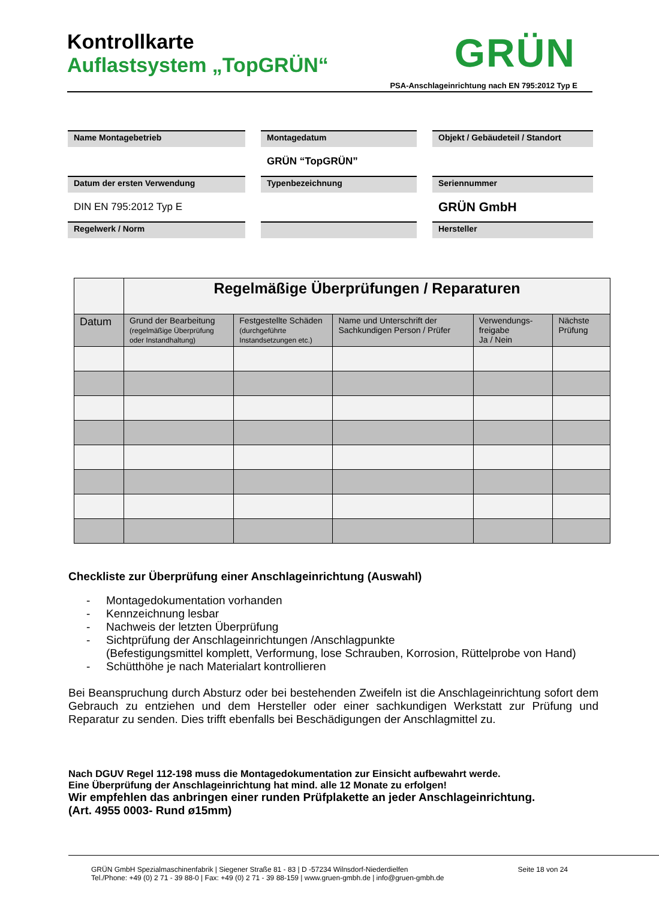Kontrollkarte
Auflastsystem „TopGRÜN“
GRÜN
PSA-Anschlageinrichtung nach EN 795:2012 Typ E
Name Montagebetrieb
Montagedatum
Objekt / Gebäudeteil / Standort
GRÜN “TopGRÜN”
Datum der ersten Verwendung
Typenbezeichnung
Seriennummer
DIN EN 795:2012 Typ E
GRÜN GmbH
Regelwerk / Norm
Hersteller
| | Regelmäßige Überprüfungen / Reparaturen | | | | |
| Datum | Grund der Bearbeitung (regelmäßige Überprüfung oder Instandhaltung) | Festgestellte Schäden (durchgeführte Instandsetzungen etc.) | Name und Unterschrift der Sachkundigen Person / Prüfer | Verwendungs-freigabe Ja / Nein | Nächste Prüfung |
Checkliste zur Überprüfung einer Anschlageinrichtung (Auswahl)
- Montagedokumentation vorhanden
- Kennzeichnung lesbar
- Nachweis der letzten Überprüfung
- Sichtprüfung der Anschlageinrichtungen /Anschlagpunkte
(Befestigungsmittel komplett, Verformung, lose Schrauben, Korrosion, Rüttelprobe von Hand)
- Schütthöhe je nach Materialart kontrollieren
Bei Beanspruchung durch Absturz oder bei bestehenden Zweifeln ist die Anschlageinrichtung sofort dem Gebrauch zu entziehen und dem Hersteller oder einer sachkundigen Werkstatt zur Prüfung und Reparatur zu senden. Dies trifft ebenfalls bei Beschädigungen der Anschlagmittel zu.
Nach DGUV Regel 112-198 muss die Montagedokumentation zur Einsicht aufbewahrt werde.
Eine Überprüfung der Anschlageinrichtung hat mind. alle 12 Monate zu erfolgen!
Wir empfehlen das anbringen einer runden Prüfplakette an jeder Anschlageinrichtung.
(Art. 4955 0003- Rund ø15mm)
GRÜN GmbH Spezialmaschinenfabrik | Siegener Straße 81 - 83 | D -57234 Wilnsdorf-Niederdielfen Seite 18 von 24
Tel./Phone: +49 (0) 2 71 - 39 88-0 | Fax: +49 (0) 2 71 - 39 88-159 | www.gruen-gmbh.de | info@gruen-gmbh.de